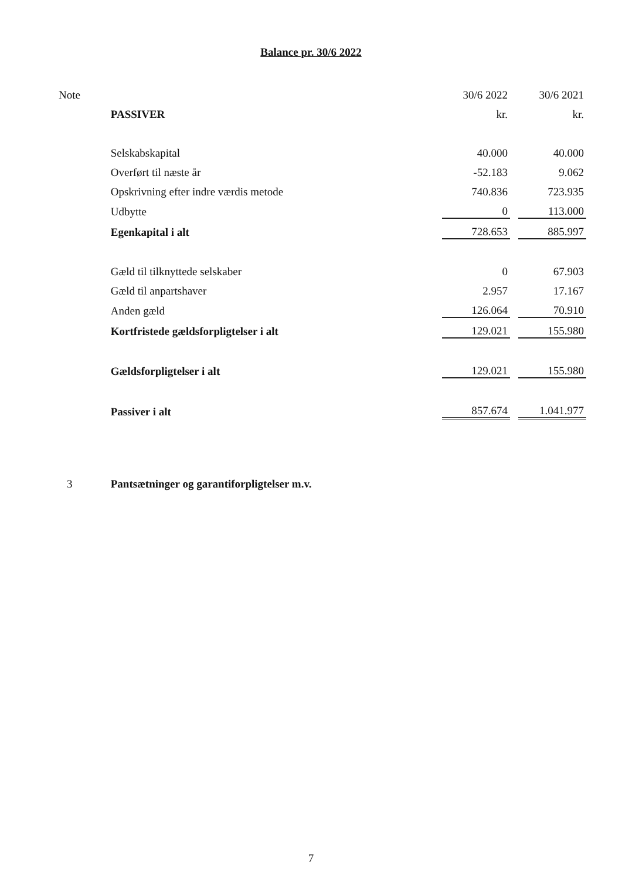Balance pr. 30/6 2022
| Note | | 30/6 2022 | | 30/6 2021 |
| | PASSIVER | kr. | | kr. |
| | Selskabskapital | 40.000 | | 40.000 |
| | Overført til næste år | -52.183 | | 9.062 |
| | Opskrivning efter indre værdis metode | 740.836 | | 723.935 |
| | Udbytte | 0 | | 113.000 |
| | Egenkapital i alt | 728.653 | | 885.997 |
| | Gæld til tilknyttede selskaber | 0 | | 67.903 |
| | Gæld til anpartshaver | 2.957 | | 17.167 |
| | Anden gæld | 126.064 | | 70.910 |
| | Kortfristede gældsforpligtelser i alt | 129.021 | | 155.980 |
| | Gældsforpligtelser i alt | 129.021 | | 155.980 |
| | Passiver i alt | 857.674 | | 1.041.977 |
| 3 | Pantsætninger og garantiforpligtelser m.v. | | | |
7